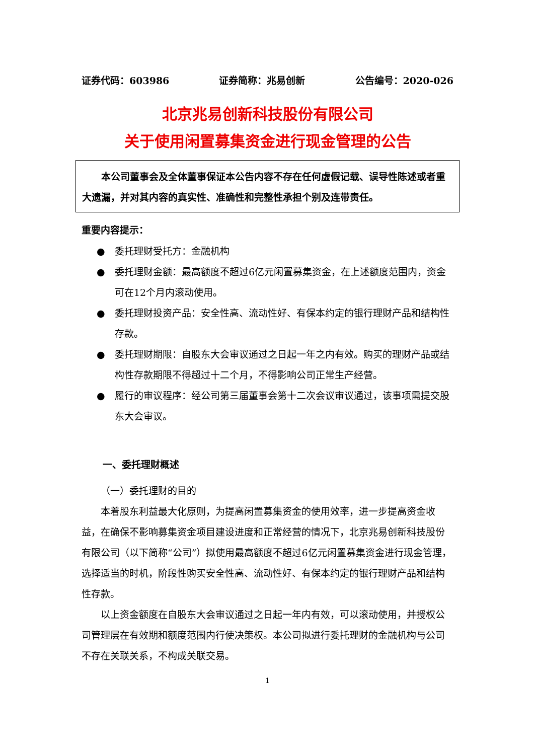证券代码：603986 证券简称：兆易创新 公告编号：2020-026
北京兆易创新科技股份有限公司
关于使用闲置募集资金进行现金管理的公告
本公司董事会及全体董事保证本公告内容不存在任何虚假记载、误导性陈述或者重大遗漏，并对其内容的真实性、准确性和完整性承担个别及连带责任。
重要内容提示：
● 委托理财受托方：金融机构
● 委托理财金额：最高额度不超过6亿元闲置募集资金，在上述额度范围内，资金可在12个月内滚动使用。
● 委托理财投资产品：安全性高、流动性好、有保本约定的银行理财产品和结构性存款。
● 委托理财期限：自股东大会审议通过之日起一年之内有效。购买的理财产品或结构性存款期限不得超过十二个月，不得影响公司正常生产经营。
● 履行的审议程序：经公司第三届董事会第十二次会议审议通过，该事项需提交股东大会审议。
一、委托理财概述
（一）委托理财的目的
本着股东利益最大化原则，为提高闲置募集资金的使用效率，进一步提高资金收益，在确保不影响募集资金项目建设进度和正常经营的情况下，北京兆易创新科技股份有限公司（以下简称“公司”）拟使用最高额度不超过6亿元闲置募集资金进行现金管理，选择适当的时机，阶段性购买安全性高、流动性好、有保本约定的银行理财产品和结构性存款。
以上资金额度在自股东大会审议通过之日起一年内有效，可以滚动使用，并授权公司管理层在有效期和额度范围内行使决策权。本公司拟进行委托理财的金融机构与公司不存在关联关系，不构成关联交易。
1